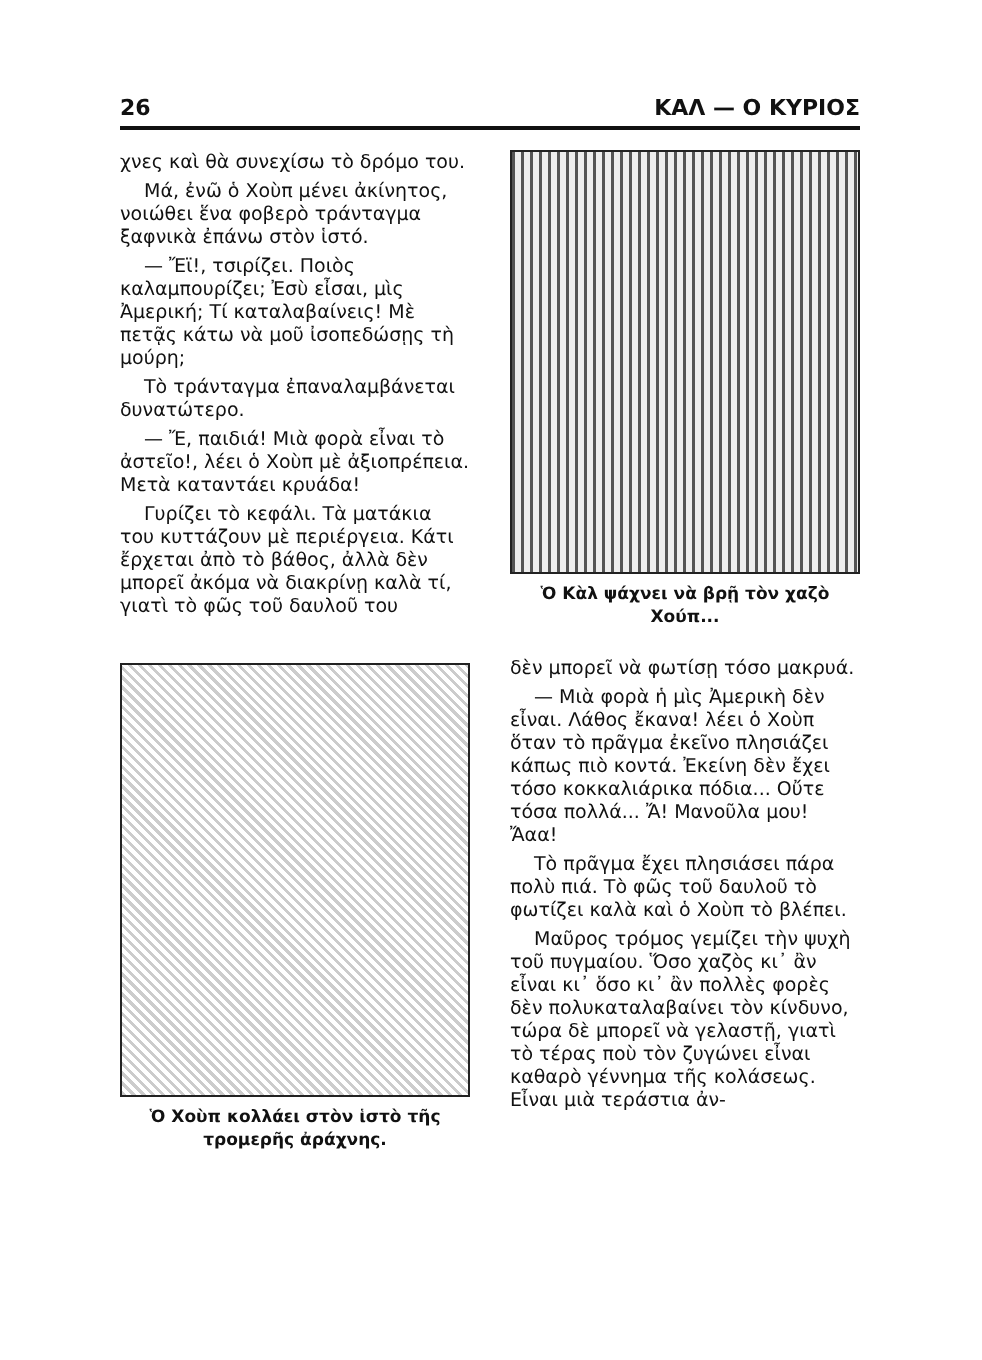26 ΚΑΛ — Ο ΚΥΡΙΟΣ
χνες καὶ θὰ συνεχίσω τὸ δρόμο του.
Μά, ἐνῶ ὁ Χοὺπ μένει ἀκίνητος, νοιώθει ἕνα φοβερὸ τράνταγμα ξαφνικὰ ἐπάνω στὸν ἱστό.
— Ἔϊ!, τσιρίζει. Ποιὸς καλαμπουρίζει; Ἐσὺ εἶσαι, μὶς Ἀμερική; Τί καταλαβαίνεις! Μὲ πετᾷς κάτω νὰ μοῦ ἰσοπεδώσῃς τὴ μούρη;
Τὸ τράνταγμα ἐπαναλαμβάνεται δυνατώτερο.
— Ἔ, παιδιά! Μιὰ φορὰ εἶναι τὸ ἀστεῖο!, λέει ὁ Χοὺπ μὲ ἀξιοπρέπεια. Μετὰ καταντάει κρυάδα!
Γυρίζει τὸ κεφάλι. Τὰ ματάκια του κυττάζουν μὲ περιέργεια. Κάτι ἔρχεται ἀπὸ τὸ βάθος, ἀλλὰ δὲν μπορεῖ ἀκόμα νὰ διακρίνῃ καλὰ τί, γιατὶ τὸ φῶς τοῦ δαυλοῦ του
Ὁ Χοὺπ κολλάει στὸν ἱστὸ τῆς τρομερῆς ἀράχνης.
Ὁ Κὰλ ψάχνει νὰ βρῇ τὸν χαζὸ Χούπ...
δὲν μπορεῖ νὰ φωτίσῃ τόσο μακρυά.
— Μιὰ φορὰ ἡ μὶς Ἀμερικὴ δὲν εἶναι. Λάθος ἔκανα! λέει ὁ Χοὺπ ὅταν τὸ πρᾶγμα ἐκεῖνο πλησιάζει κάπως πιὸ κοντά. Ἐκείνη δὲν ἔχει τόσο κοκκαλιάρικα πόδια... Οὔτε τόσα πολλά... Ἄ! Μανοῦλα μου! Ἄαα!
Τὸ πρᾶγμα ἔχει πλησιάσει πάρα πολὺ πιά. Τὸ φῶς τοῦ δαυλοῦ τὸ φωτίζει καλὰ καὶ ὁ Χοὺπ τὸ βλέπει.
Μαῦρος τρόμος γεμίζει τὴν ψυχὴ τοῦ πυγμαίου. Ὅσο χαζὸς κι᾽ ἂν εἶναι κι᾽ ὅσο κι᾽ ἂν πολλὲς φορὲς δὲν πολυκαταλαβαίνει τὸν κίνδυνο, τώρα δὲ μπορεῖ νὰ γελαστῇ, γιατὶ τὸ τέρας ποὺ τὸν ζυγώνει εἶναι καθαρὸ γέννημα τῆς κολάσεως. Εἶναι μιὰ τεράστια ἀν-